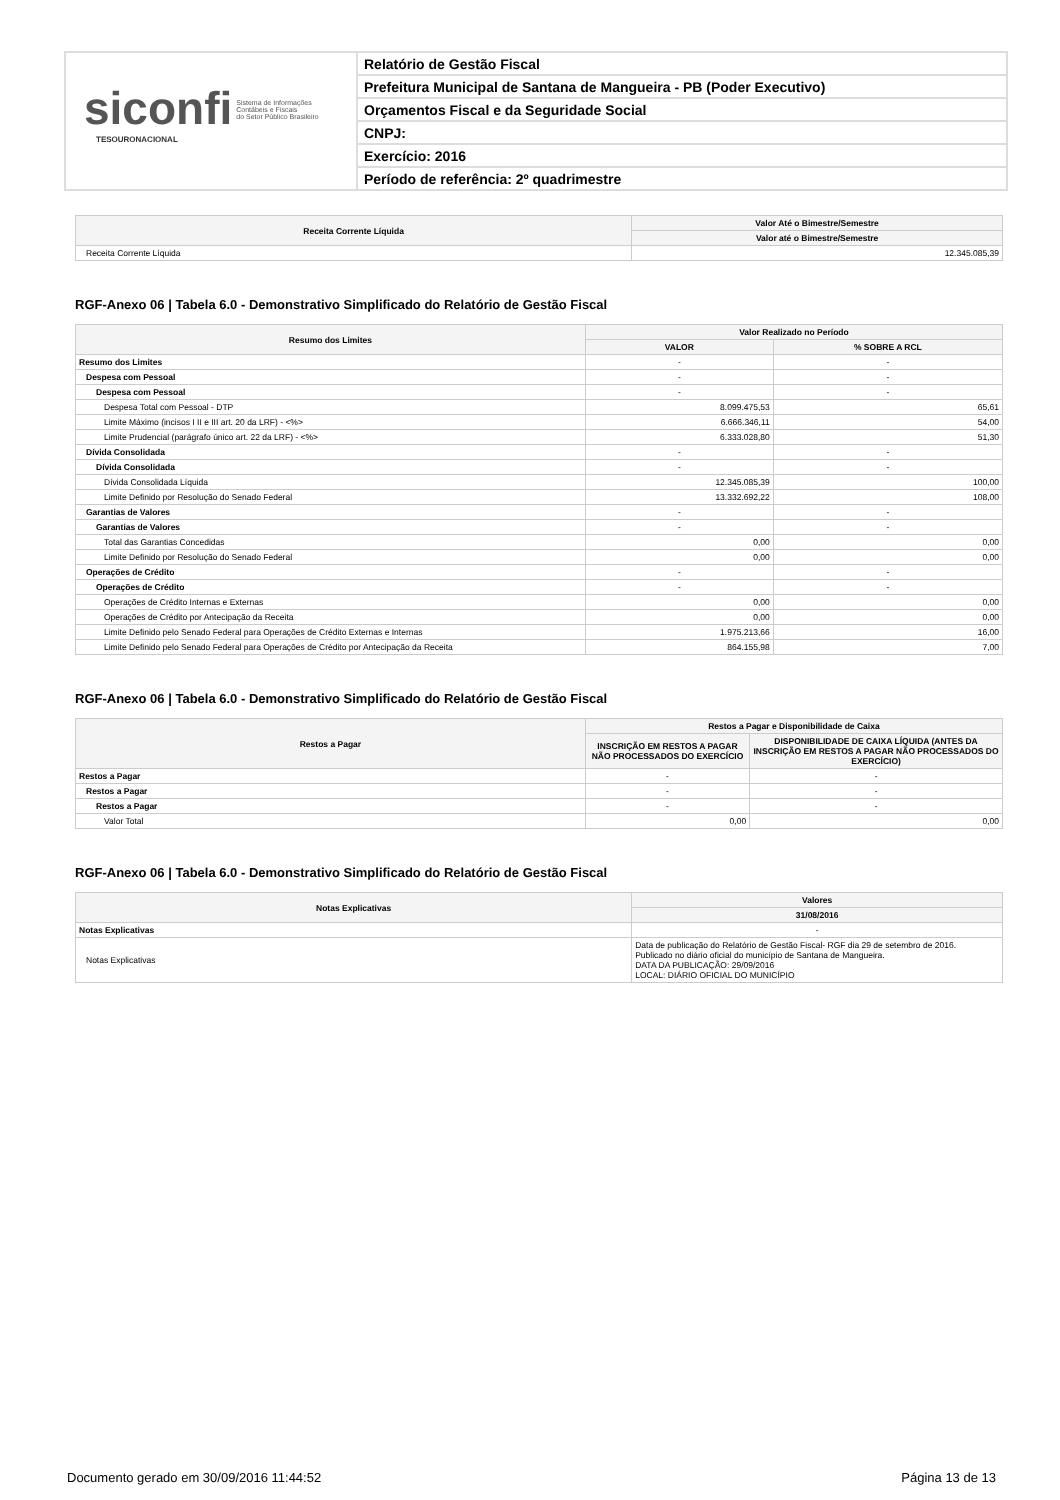siconfi Sistema de Informações
Contábeis e Fiscais
do Setor Público Brasileiro
TESOURONACIONAL
Relatório de Gestão Fiscal
Prefeitura Municipal de Santana de Mangueira - PB (Poder Executivo)
Orçamentos Fiscal e da Seguridade Social
CNPJ:
Exercício: 2016
Período de referência: 2º quadrimestre
| Receita Corrente Líquida | Valor Até o Bimestre/Semestre |
| --- | --- |
| | Valor até o Bimestre/Semestre |
| Receita Corrente Líquida | 12.345.085,39 |
RGF-Anexo 06 | Tabela 6.0 - Demonstrativo Simplificado do Relatório de Gestão Fiscal
| Resumo dos Limites | Valor Realizado no Período | |
| --- | --- | --- |
| | VALOR | % SOBRE A RCL |
| Resumo dos Limites | - | - |
| Despesa com Pessoal | - | - |
| Despesa com Pessoal | - | - |
| Despesa Total com Pessoal - DTP | 8.099.475,53 | 65,61 |
| Limite Máximo (incisos I II e III art. 20 da LRF) - <%> | 6.666.346,11 | 54,00 |
| Limite Prudencial (parágrafo único art. 22 da LRF) - <%> | 6.333.028,80 | 51,30 |
| Dívida Consolidada | - | - |
| Dívida Consolidada | - | - |
| Dívida Consolidada Líquida | 12.345.085,39 | 100,00 |
| Limite Definido por Resolução do Senado Federal | 13.332.692,22 | 108,00 |
| Garantias de Valores | - | - |
| Garantias de Valores | - | - |
| Total das Garantias Concedidas | 0,00 | 0,00 |
| Limite Definido por Resolução do Senado Federal | 0,00 | 0,00 |
| Operações de Crédito | - | - |
| Operações de Crédito | - | - |
| Operações de Crédito Internas e Externas | 0,00 | 0,00 |
| Operações de Crédito por Antecipação da Receita | 0,00 | 0,00 |
| Limite Definido pelo Senado Federal para Operações de Crédito Externas e Internas | 1.975.213,66 | 16,00 |
| Limite Definido pelo Senado Federal para Operações de Crédito por Antecipação da Receita | 864.155,98 | 7,00 |
RGF-Anexo 06 | Tabela 6.0 - Demonstrativo Simplificado do Relatório de Gestão Fiscal
| Restos a Pagar | Restos a Pagar e Disponibilidade de Caixa | |
| --- | --- | --- |
| | INSCRIÇÃO EM RESTOS A PAGAR NÃO PROCESSADOS DO EXERCÍCIO | DISPONIBILIDADE DE CAIXA LÍQUIDA (ANTES DA INSCRIÇÃO EM RESTOS A PAGAR NÃO PROCESSADOS DO EXERCÍCIO) |
| Restos a Pagar | - | - |
| Restos a Pagar | - | - |
| Restos a Pagar | - | - |
| Valor Total | 0,00 | 0,00 |
RGF-Anexo 06 | Tabela 6.0 - Demonstrativo Simplificado do Relatório de Gestão Fiscal
| Notas Explicativas | Valores |
| --- | --- |
| | 31/08/2016 |
| Notas Explicativas | - |
| Notas Explicativas | Data de publicação do Relatório de Gestão Fiscal- RGF dia 29 de setembro de 2016. Publicado no diário oficial do município de Santana de Mangueira. DATA DA PUBLICAÇÃO: 29/09/2016 LOCAL: DIÁRIO OFICIAL DO MUNICÍPIO |
Documento gerado em 30/09/2016 11:44:52 Página 13 de 13